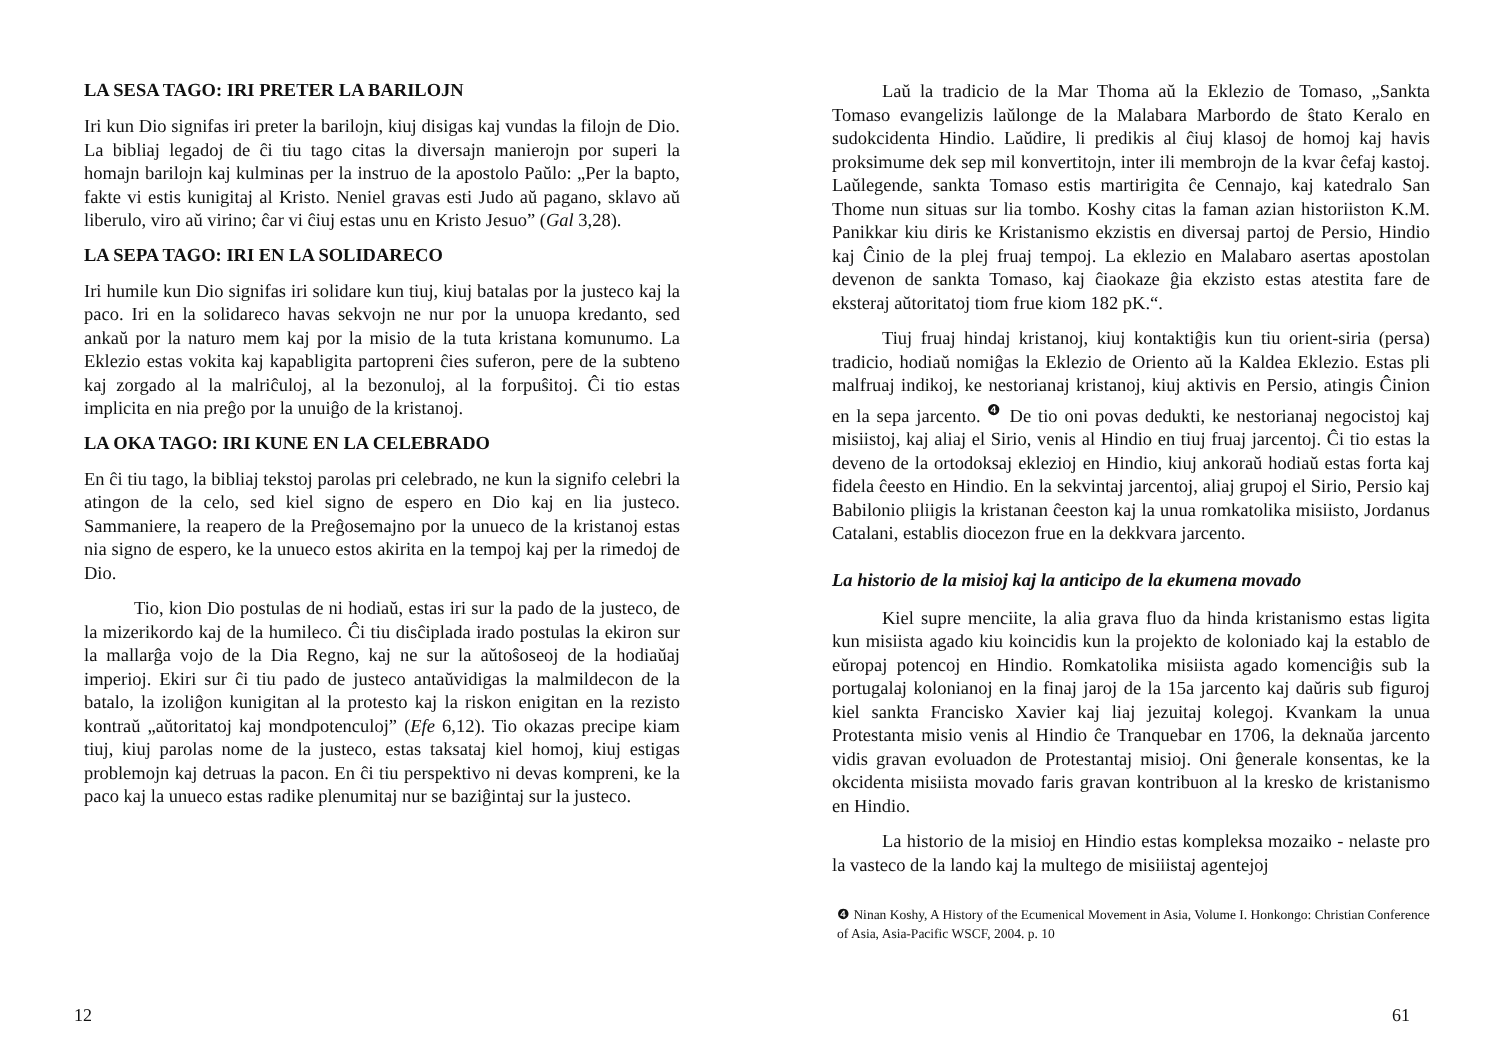LA SESA TAGO: IRI PRETER LA BARILOJN
Iri kun Dio signifas iri preter la barilojn, kiuj disigas kaj vundas la filojn de Dio. La bibliaj legadoj de ĉi tiu tago citas la diversajn manierojn por superi la homajn barilojn kaj kulminas per la instruo de la apostolo Paŭlo: „Per la bapto, fakte vi estis kunigitaj al Kristo. Neniel gravas esti Judo aŭ pagano, sklavo aŭ liberulo, viro aŭ virino; ĉar vi ĉiuj estas unu en Kristo Jesuo” (Gal 3,28).
LA SEPA TAGO: IRI EN LA SOLIDARECO
Iri humile kun Dio signifas iri solidare kun tiuj, kiuj batalas por la justeco kaj la paco. Iri en la solidareco havas sekvojn ne nur por la unuopa kredanto, sed ankaŭ por la naturo mem kaj por la misio de la tuta kristana komunumo. La Eklezio estas vokita kaj kapabligita partopreni ĉies suferon, pere de la subteno kaj zorgado al la malriĉuloj, al la bezonuloj, al la forpuŝitoj. Ĉi tio estas implicita en nia preĝo por la unuiĝo de la kristanoj.
LA OKA TAGO: IRI KUNE EN LA CELEBRADO
En ĉi tiu tago, la bibliaj tekstoj parolas pri celebrado, ne kun la signifo celebri la atingon de la celo, sed kiel signo de espero en Dio kaj en lia justeco. Sammaniere, la reapero de la Preĝosemajno por la unueco de la kristanoj estas nia signo de espero, ke la unueco estos akirita en la tempoj kaj per la rimedoj de Dio.
Tio, kion Dio postulas de ni hodiaŭ, estas iri sur la pado de la justeco, de la mizerikordo kaj de la humileco. Ĉi tiu disĉiplada irado postulas la ekiron sur la mallarĝa vojo de la Dia Regno, kaj ne sur la aŭtoŝoseoj de la hodiaŭaj imperioj. Ekiri sur ĉi tiu pado de justeco antaŭvidigas la malmildecon de la batalo, la izoliĝon kunigitan al la protesto kaj la riskon enigitan en la rezisto kontraŭ „aŭtoritatoj kaj mondpotenculoj” (Efe 6,12). Tio okazas precipe kiam tiuj, kiuj parolas nome de la justeco, estas taksataj kiel homoj, kiuj estigas problemojn kaj detruas la pacon. En ĉi tiu perspektivo ni devas kompreni, ke la paco kaj la unueco estas radike plenumitaj nur se baziĝintaj sur la justeco.
12
Laŭ la tradicio de la Mar Thoma aŭ la Eklezio de Tomaso, „Sankta Tomaso evangelizis laŭlonge de la Malabara Marbordo de ŝtato Keralo en sudokcidenta Hindio. Laŭdire, li predikis al ĉiuj klasoj de homoj kaj havis proksimume dek sep mil konvertitojn, inter ili membrojn de la kvar ĉefaj kastoj. Laŭlegende, sankta Tomaso estis martirigita ĉe Cennajo, kaj katedralo San Thome nun situas sur lia tombo. Koshy citas la faman azian historiiston K.M. Panikkar kiu diris ke Kristanismo ekzistis en diversaj partoj de Persio, Hindio kaj Ĉinio de la plej fruaj tempoj. La eklezio en Malabaro asertas apostolan devenon de sankta Tomaso, kaj ĉiaokaze ĝia ekzisto estas atestita fare de eksteraj aŭtoritatoj tiom frue kiom 182 pK.“.
Tiuj fruaj hindaj kristanoj, kiuj kontaktiĝis kun tiu orient-siria (persa) tradicio, hodiaŭ nomiĝas la Eklezio de Oriento aŭ la Kaldea Eklezio. Estas pli malfruaj indikoj, ke nestorianaj kristanoj, kiuj aktivis en Persio, atingis Ĉinion en la sepa jarcento. <sup>❹</sup> De tio oni povas dedukti, ke nestorianaj negocistoj kaj misiistoj, kaj aliaj el Sirio, venis al Hindio en tiuj fruaj jarcentoj. Ĉi tio estas la deveno de la ortodoksaj eklezioj en Hindio, kiuj ankoraŭ hodiaŭ estas forta kaj fidela ĉeesto en Hindio. En la sekvintaj jarcentoj, aliaj grupoj el Sirio, Persio kaj Babilonio pliigis la kristanan ĉeeston kaj la unua romkatolika misiisto, Jordanus Catalani, establis diocezon frue en la dekkvara jarcento.
La historio de la misioj kaj la anticipo de la ekumena movado
Kiel supre menciite, la alia grava fluo da hinda kristanismo estas ligita kun misiista agado kiu koincidis kun la projekto de koloniado kaj la establo de eŭropaj potencoj en Hindio. Romkatolika misiista agado komenciĝis sub la portugalaj kolonianoj en la finaj jaroj de la 15a jarcento kaj daŭris sub figuroj kiel sankta Francisko Xavier kaj liaj jezuitaj kolegoj. Kvankam la unua Protestanta misio venis al Hindio ĉe Tranquebar en 1706, la deknaŭa jarcento vidis gravan evoluadon de Protestantaj misioj. Oni ĝenerale konsentas, ke la okcidenta misiista movado faris gravan kontribuon al la kresko de kristanismo en Hindio.
La historio de la misioj en Hindio estas kompleksa mozaiko - nelaste pro la vasteco de la lando kaj la multego de misiiistaj agentejoj
❹ Ninan Koshy, A History of the Ecumenical Movement in Asia, Volume I. Honkongo: Christian Conference of Asia, Asia-Pacific WSCF, 2004. p. 10
61